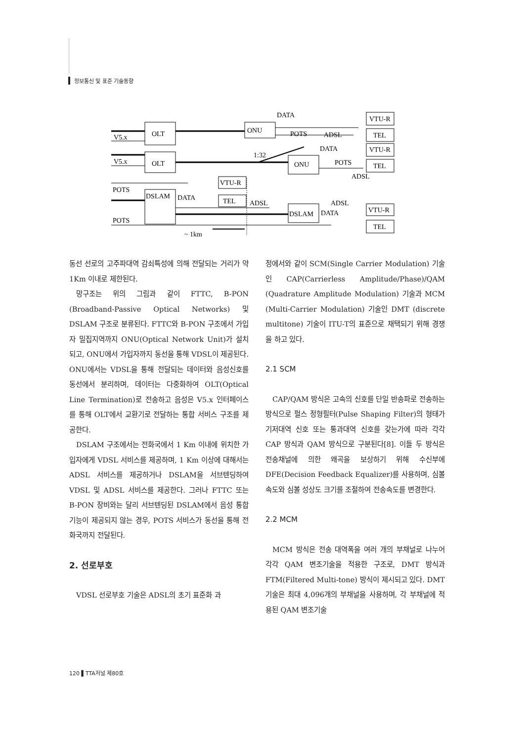정보통신 및 표준 기술동향
DATA
ONU
POTS
ADSL
VTU-R
TEL
OLT
V5.x
V5.x
OLT
1:32
ONU
DATA
POTS
ADSL
VTU-R
TEL
POTS
POTS
DSLAM
DATA
VTU-R
TEL
ADSL
ADSL
DSLAM
DATA
VTU-R
TEL
~ 1km
동선 선로의 고주파대역 감쇠특성에 의해 전달되는 거리가 약 1Km 이내로 제한된다.
망구조는 위의 그림과 같이 FTTC, B-PON (Broadband-Passive Optical Networks) 및 DSLAM 구조로 분류된다. FTTC와 B-PON 구조에서 가입자 밀집지역까지 ONU(Optical Network Unit)가 설치되고, ONU에서 가입자까지 동선을 통해 VDSL이 제공된다. ONU에서는 VDSL을 통해 전달되는 데이터와 음성신호를 동선에서 분리하며, 데이터는 다중화하여 OLT(Optical Line Termination)로 전송하고 음성은 V5.x 인터페이스를 통해 OLT에서 교환기로 전달하는 통합 서비스 구조를 제공한다.
DSLAM 구조에서는 전화국에서 1 Km 이내에 위치한 가입자에게 VDSL 서비스를 제공하며, 1 Km 이상에 대해서는 ADSL 서비스를 제공하거나 DSLAM을 서브텐딩하여 VDSL 및 ADSL 서비스를 제공한다. 그러나 FTTC 또는 B-PON 장비와는 달리 서브텐딩된 DSLAM에서 음성 통합기능이 제공되지 않는 경우, POTS 서비스가 동선을 통해 전화국까지 전달된다.
2. 선로부호
VDSL 선로부호 기술은 ADSL의 초기 표준화 과
정에서와 같이 SCM(Single Carrier Modulation) 기술인 CAP(Carrierless Amplitude/Phase)/QAM (Quadrature Amplitude Modulation) 기술과 MCM (Multi-Carrier Modulation) 기술인 DMT (discrete multitone) 기술이 ITU-T의 표준으로 채택되기 위해 경쟁을 하고 있다.
2.1 SCM
CAP/QAM 방식은 고속의 신호를 단일 반송파로 전송하는 방식으로 펄스 정형필터(Pulse Shaping Filter)의 형태가 기저대역 신호 또는 통과대역 신호를 갖는가에 따라 각각 CAP 방식과 QAM 방식으로 구분된다[8]. 이들 두 방식은 전송채널에 의한 왜곡을 보상하기 위해 수신부에 DFE(Decision Feedback Equalizer)를 사용하며, 심볼 속도와 심볼 성상도 크기를 조절하여 전송속도를 변경한다.
2.2 MCM
MCM 방식은 전송 대역폭을 여러 개의 부채널로 나누어 각각 QAM 변조기술을 적용한 구조로, DMT 방식과 FTM(Filtered Multi-tone) 방식이 제시되고 있다. DMT 기술은 최대 4,096개의 부채널을 사용하며, 각 부채널에 적용된 QAM 변조기술
120 ▌TTA저널 제80호